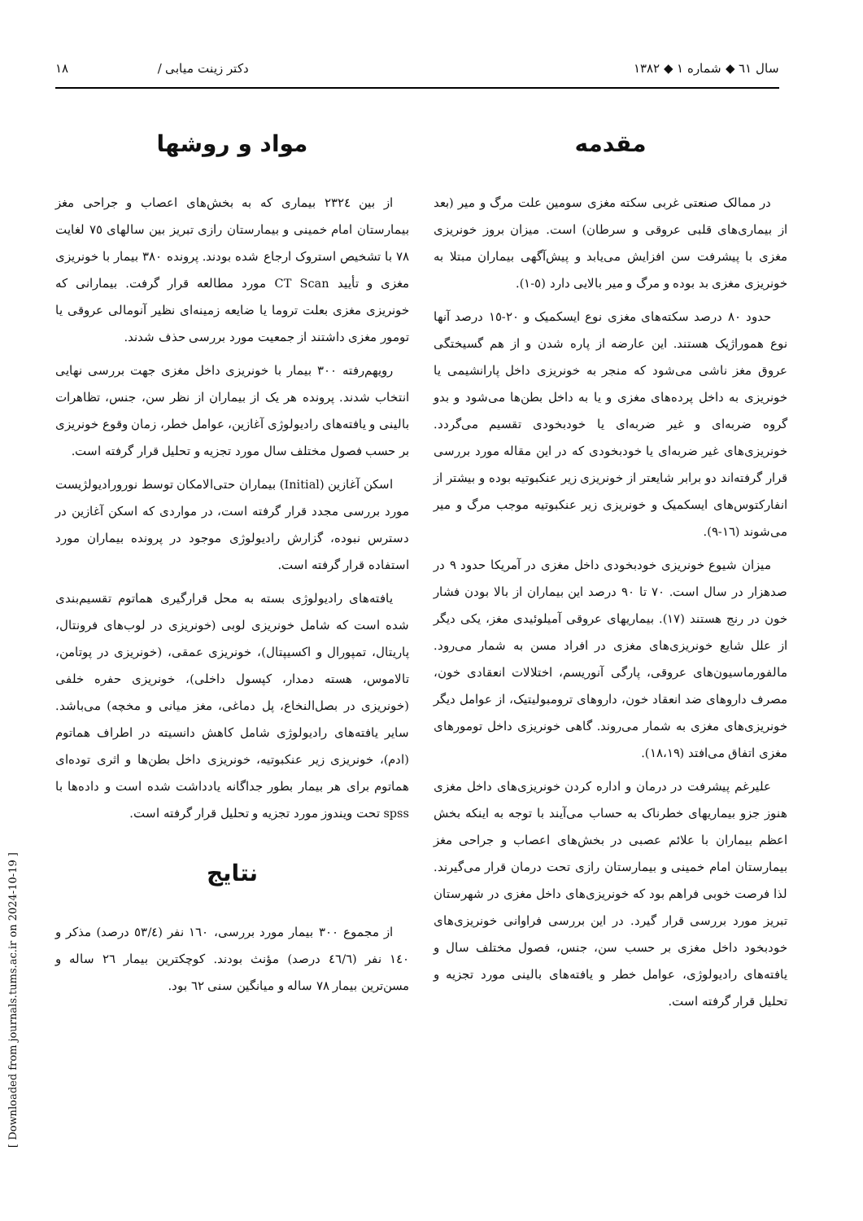سال ٦١ ◆ شماره ١ ◆ ١٣٨٢ دکتر زینت میابی / ١٨
مقدمه
در ممالک صنعتی غربی سکته مغزی سومین علت مرگ و میر (بعد از بیماری‌های قلبی عروقی و سرطان) است. میزان بروز خونریزی مغزی با پیشرفت سن افزایش می‌یابد و پیش‌آگهی بیماران مبتلا به خونریزی مغزی بد بوده و مرگ و میر بالایی دارد (٥-١).
حدود ٨٠ درصد سکته‌های مغزی نوع ایسکمیک و ٢٠-١٥ درصد آنها نوع هموراژیک هستند. این عارضه از پاره شدن و از هم گسیختگی عروق مغز ناشی می‌شود که منجر به خونریزی داخل پارانشیمی یا خونریزی به داخل پرده‌های مغزی و یا به داخل بطن‌ها می‌شود و بدو گروه ضربه‌ای و غیر ضربه‌ای یا خودبخودی تقسیم می‌گردد. خونریزی‌های غیر ضربه‌ای یا خودبخودی که در این مقاله مورد بررسی قرار گرفته‌اند دو برابر شایعتر از خونریزی زیر عنکبوتیه بوده و بیشتر از انفارکتوس‌های ایسکمیک و خونریزی زیر عنکبوتیه موجب مرگ و میر می‌شوند (١٦-٩).
میزان شیوع خونریزی خودبخودی داخل مغزی در آمریکا حدود ٩ در صدهزار در سال است. ٧٠ تا ٩٠ درصد این بیماران از بالا بودن فشار خون در رنج هستند (١٧). بیماریهای عروقی آمیلوئیدی مغز، یکی دیگر از علل شایع خونریزی‌های مغزی در افراد مسن به شمار می‌رود. مالفورماسیون‌های عروقی، پارگی آنوریسم، اختلالات انعقادی خون، مصرف داروهای ضد انعقاد خون، داروهای ترومبولیتیک، از عوامل دیگر خونریزی‌های مغزی به شمار می‌روند. گاهی خونریزی داخل تومورهای مغزی اتفاق می‌افتد (١٨،١٩).
علیرغم پیشرفت در درمان و اداره کردن خونریزی‌های داخل مغزی هنوز جزو بیماریهای خطرناک به حساب می‌آیند با توجه به اینکه بخش اعظم بیماران با علائم عصبی در بخش‌های اعصاب و جراحی مغز بیمارستان امام خمینی و بیمارستان رازی تحت درمان قرار می‌گیرند. لذا فرصت خوبی فراهم بود که خونریزی‌های داخل مغزی در شهرستان تبریز مورد بررسی قرار گیرد. در این بررسی فراوانی خونریزی‌های خودبخود داخل مغزی بر حسب سن، جنس، فصول مختلف سال و یافته‌های رادیولوژی، عوامل خطر و یافته‌های بالینی مورد تجزیه و تحلیل قرار گرفته است.
مواد و روشها
از بین ٢٣٢٤ بیماری که به بخش‌های اعصاب و جراحی مغز بیمارستان امام خمینی و بیمارستان رازی تبریز بین سالهای ٧٥ لغایت ٧٨ با تشخیص استروک ارجاع شده بودند. پرونده ٣٨٠ بیمار با خونریزی مغزی و تأیید CT Scan مورد مطالعه قرار گرفت. بیمارانی که خونریزی مغزی بعلت تروما یا ضایعه زمینه‌ای نظیر آنومالی عروقی یا تومور مغزی داشتند از جمعیت مورد بررسی حذف شدند.
رویهم‌رفته ٣٠٠ بیمار با خونریزی داخل مغزی جهت بررسی نهایی انتخاب شدند. پرونده هر یک از بیماران از نظر سن، جنس، تظاهرات بالینی و یافته‌های رادیولوژی آغازین، عوامل خطر، زمان وقوع خونریزی بر حسب فصول مختلف سال مورد تجزیه و تحلیل قرار گرفته است.
اسکن آغازین (Initial) بیماران حتی‌الامکان توسط نورورادیولژیست مورد بررسی مجدد قرار گرفته است، در مواردی که اسکن آغازین در دسترس نبوده، گزارش رادیولوژی موجود در پرونده بیماران مورد استفاده قرار گرفته است.
یافته‌های رادیولوژی بسته به محل قرارگیری هماتوم تقسیم‌بندی شده است که شامل خونریزی لوبی (خونریزی در لوب‌های فرونتال، پاریتال، تمپورال و اکسیپتال)، خونریزی عمقی، (خونریزی در پوتامن، تالاموس، هسته دمدار، کپسول داخلی)، خونریزی حفره خلفی (خونریزی در بصل‌النخاع، پل دماغی، مغز میانی و مخچه) می‌باشد. سایر یافته‌های رادیولوژی شامل کاهش دانسیته در اطراف هماتوم (ادم)، خونریزی زیر عنکبوتیه، خونریزی داخل بطن‌ها و اثری توده‌ای هماتوم برای هر بیمار بطور جداگانه یادداشت شده است و داده‌ها با spss تحت ویندوز مورد تجزیه و تحلیل قرار گرفته است.
نتایج
از مجموع ٣٠٠ بیمار مورد بررسی، ١٦٠ نفر (٥٣/٤ درصد) مذکر و ١٤٠ نفر (٤٦/٦ درصد) مؤنث بودند. کوچکترین بیمار ٢٦ ساله و مسن‌ترین بیمار ٧٨ ساله و میانگین سنی ٦٢ بود.
[ Downloaded from journals.tums.ac.ir on 2024-10-19 ]